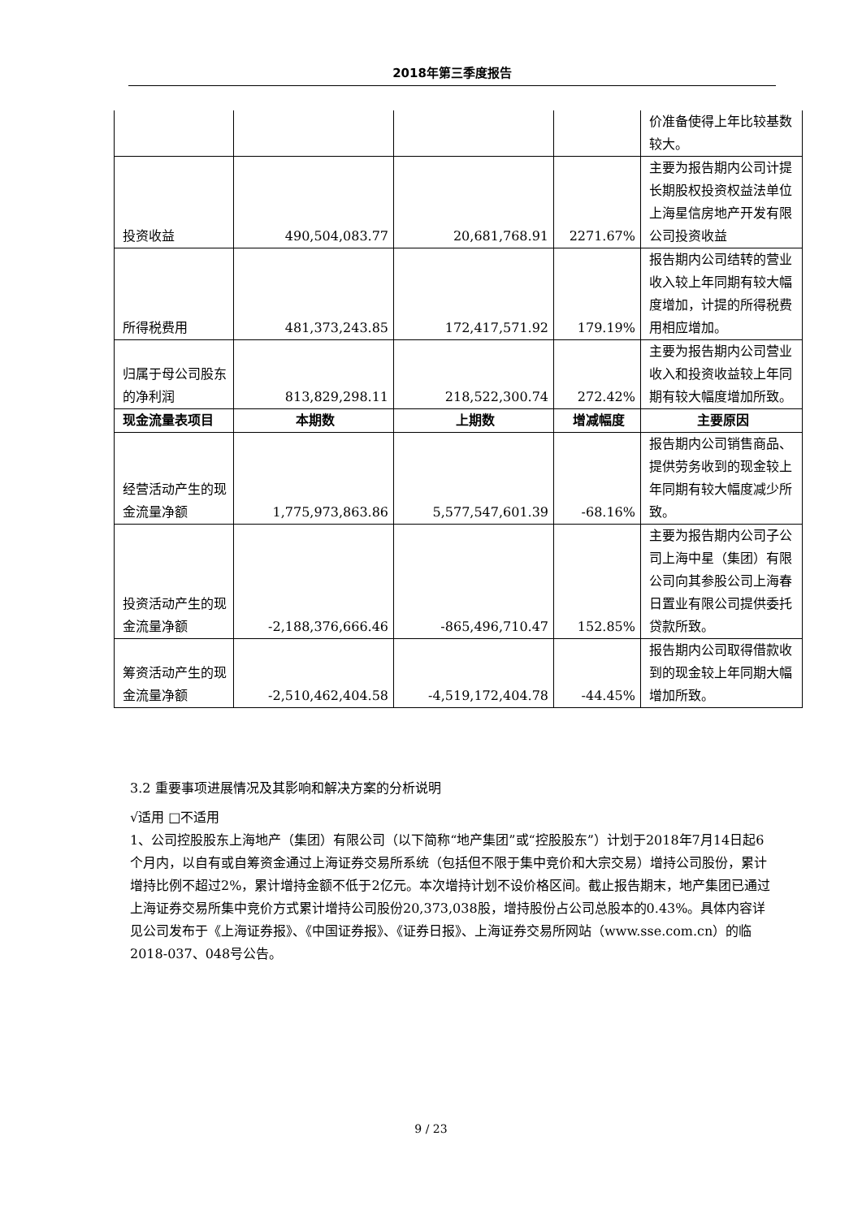2018年第三季度报告
| | | | | 价准备使得上年比较基数较大。 |
| 投资收益 | 490,504,083.77 | 20,681,768.91 | 2271.67% | 主要为报告期内公司计提长期股权投资权益法单位上海星信房地产开发有限公司投资收益 |
| 所得税费用 | 481,373,243.85 | 172,417,571.92 | 179.19% | 报告期内公司结转的营业收入较上年同期有较大幅度增加，计提的所得税费用相应增加。 |
| 归属于母公司股东的净利润 | 813,829,298.11 | 218,522,300.74 | 272.42% | 主要为报告期内公司营业收入和投资收益较上年同期有较大幅度增加所致。 |
| 现金流量表项目 | 本期数 | 上期数 | 增减幅度 | 主要原因 |
| 经营活动产生的现金流量净额 | 1,775,973,863.86 | 5,577,547,601.39 | -68.16% | 报告期内公司销售商品、提供劳务收到的现金较上年同期有较大幅度减少所致。 |
| 投资活动产生的现金流量净额 | -2,188,376,666.46 | -865,496,710.47 | 152.85% | 主要为报告期内公司子公司上海中星（集团）有限公司向其参股公司上海春日置业有限公司提供委托贷款所致。 |
| 筹资活动产生的现金流量净额 | -2,510,462,404.58 | -4,519,172,404.78 | -44.45% | 报告期内公司取得借款收到的现金较上年同期大幅增加所致。 |
3.2 重要事项进展情况及其影响和解决方案的分析说明
√适用 □不适用
1、公司控股股东上海地产（集团）有限公司（以下简称“地产集团”或“控股股东”）计划于2018年7月14日起6个月内，以自有或自筹资金通过上海证券交易所系统（包括但不限于集中竞价和大宗交易）增持公司股份，累计增持比例不超过2%，累计增持金额不低于2亿元。本次增持计划不设价格区间。截止报告期末，地产集团已通过上海证券交易所集中竞价方式累计增持公司股份20,373,038股，增持股份占公司总股本的0.43%。具体内容详见公司发布于《上海证券报》、《中国证券报》、《证券日报》、上海证券交易所网站（www.sse.com.cn）的临 2018-037、048号公告。
9 / 23